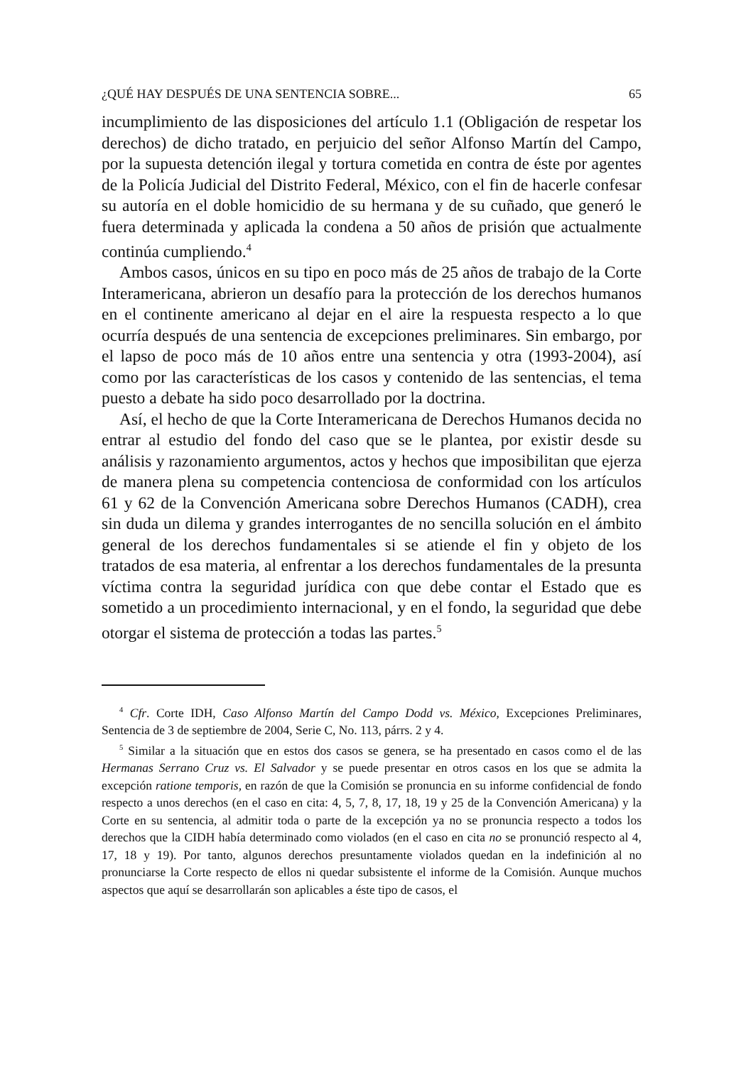¿QUÉ HAY DESPUÉS DE UNA SENTENCIA SOBRE... 65
incumplimiento de las disposiciones del artículo 1.1 (Obligación de respetar los derechos) de dicho tratado, en perjuicio del señor Alfonso Martín del Campo, por la supuesta detención ilegal y tortura cometida en contra de éste por agentes de la Policía Judicial del Distrito Federal, México, con el fin de hacerle confesar su autoría en el doble homicidio de su hermana y de su cuñado, que generó le fuera determinada y aplicada la condena a 50 años de prisión que actualmente continúa cumpliendo.<sup>4</sup>
Ambos casos, únicos en su tipo en poco más de 25 años de trabajo de la Corte Interamericana, abrieron un desafío para la protección de los derechos humanos en el continente americano al dejar en el aire la respuesta respecto a lo que ocurría después de una sentencia de excepciones preliminares. Sin embargo, por el lapso de poco más de 10 años entre una sentencia y otra (1993-2004), así como por las características de los casos y contenido de las sentencias, el tema puesto a debate ha sido poco desarrollado por la doctrina.
Así, el hecho de que la Corte Interamericana de Derechos Humanos decida no entrar al estudio del fondo del caso que se le plantea, por existir desde su análisis y razonamiento argumentos, actos y hechos que imposibilitan que ejerza de manera plena su competencia contenciosa de conformidad con los artículos 61 y 62 de la Convención Americana sobre Derechos Humanos (CADH), crea sin duda un dilema y grandes interrogantes de no sencilla solución en el ámbito general de los derechos fundamentales si se atiende el fin y objeto de los tratados de esa materia, al enfrentar a los derechos fundamentales de la presunta víctima contra la seguridad jurídica con que debe contar el Estado que es sometido a un procedimiento internacional, y en el fondo, la seguridad que debe otorgar el sistema de protección a todas las partes.<sup>5</sup>
<sup>4</sup> Cfr. Corte IDH, Caso Alfonso Martín del Campo Dodd vs. México, Excepciones Preliminares, Sentencia de 3 de septiembre de 2004, Serie C, No. 113, párrs. 2 y 4.
<sup>5</sup> Similar a la situación que en estos dos casos se genera, se ha presentado en casos como el de las Hermanas Serrano Cruz vs. El Salvador y se puede presentar en otros casos en los que se admita la excepción ratione temporis, en razón de que la Comisión se pronuncia en su informe confidencial de fondo respecto a unos derechos (en el caso en cita: 4, 5, 7, 8, 17, 18, 19 y 25 de la Convención Americana) y la Corte en su sentencia, al admitir toda o parte de la excepción ya no se pronuncia respecto a todos los derechos que la CIDH había determinado como violados (en el caso en cita no se pronunció respecto al 4, 17, 18 y 19). Por tanto, algunos derechos presuntamente violados quedan en la indefinición al no pronunciarse la Corte respecto de ellos ni quedar subsistente el informe de la Comisión. Aunque muchos aspectos que aquí se desarrollarán son aplicables a éste tipo de casos, el